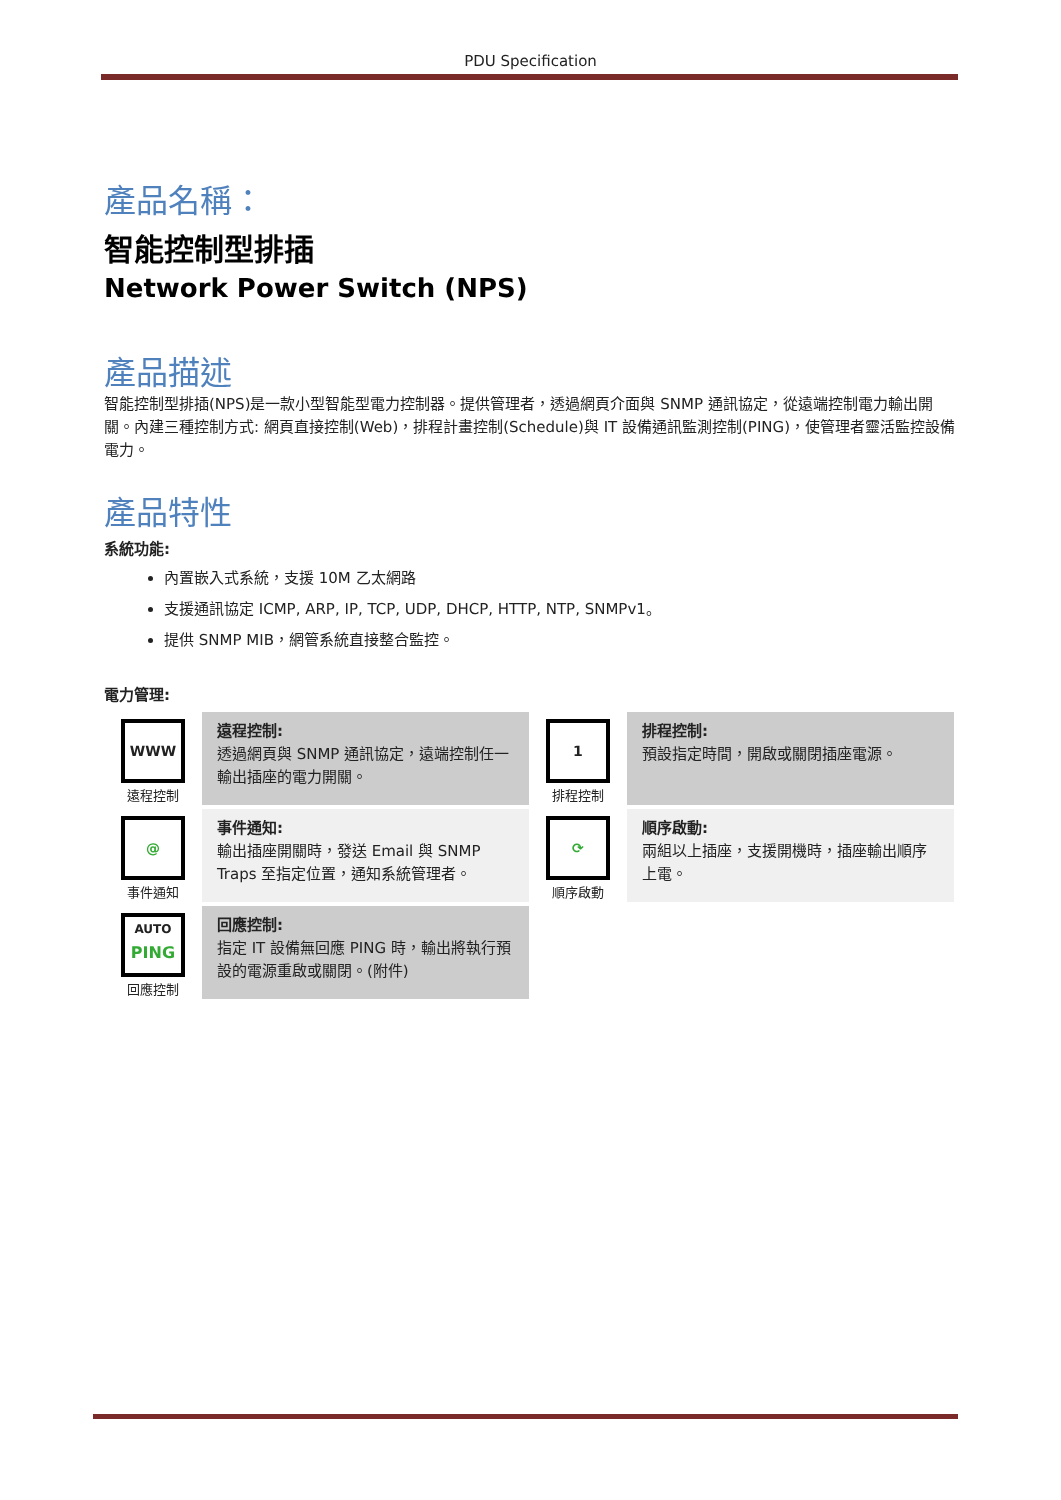PDU Specification
產品名稱：
智能控制型排插
Network Power Switch (NPS)
產品描述
智能控制型排插(NPS)是一款小型智能型電力控制器。提供管理者，透過網頁介面與 SNMP 通訊協定，從遠端控制電力輸出開關。內建三種控制方式: 網頁直接控制(Web)，排程計畫控制(Schedule)與 IT 設備通訊監測控制(PING)，使管理者靈活監控設備電力。
產品特性
系統功能:
內置嵌入式系統，支援 10M 乙太網路
支援通訊協定 ICMP, ARP, IP, TCP, UDP, DHCP, HTTP, NTP, SNMPv1。
提供 SNMP MIB，網管系統直接整合監控。
電力管理:
| WWW 遠程控制 | 遠程控制: 透過網頁與 SNMP 通訊協定，遠端控制任一輸出插座的電力開關。 | 1 排程控制 | 排程控制: 預設指定時間，開啟或關閉插座電源。 |
| @ 事件通知 | 事件通知: 輸出插座開關時，發送 Email 與 SNMP Traps 至指定位置，通知系統管理者。 | ⟳ 順序啟動 | 順序啟動: 兩組以上插座，支援開機時，插座輸出順序上電。 |
| AUTO PING 回應控制 | 回應控制: 指定 IT 設備無回應 PING 時，輸出將執行預設的電源重啟或關閉。(附件) | | |